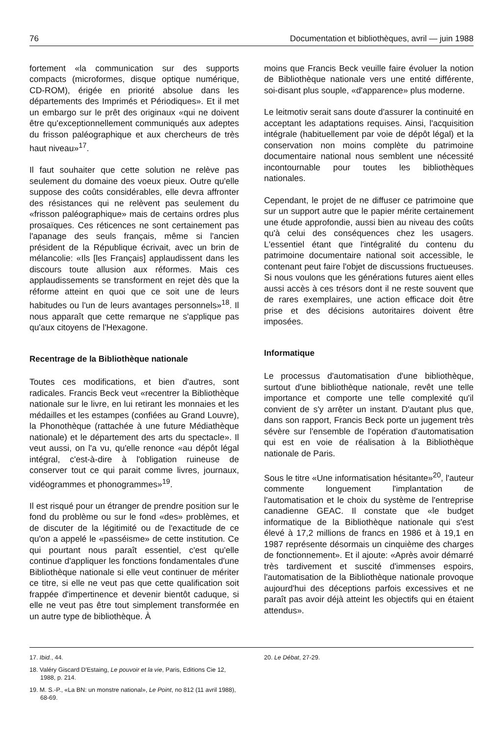76 Documentation et bibliothèques, avril — juin 1988
fortement «la communication sur des supports compacts (microformes, disque optique numérique, CD-ROM), érigée en priorité absolue dans les départements des Imprimés et Périodiques». Et il met un embargo sur le prêt des originaux «qui ne doivent être qu'exceptionnellement communiqués aux adeptes du frisson paléographique et aux chercheurs de très haut niveau»<sup>17</sup>.
Il faut souhaiter que cette solution ne relève pas seulement du domaine des voeux pieux. Outre qu'elle suppose des coûts considérables, elle devra affronter des résistances qui ne relèvent pas seulement du «frisson paléographique» mais de certains ordres plus prosaïques. Ces réticences ne sont certainement pas l'apanage des seuls français, même si l'ancien président de la République écrivait, avec un brin de mélancolie: «Ils [les Français] applaudissent dans les discours toute allusion aux réformes. Mais ces applaudissements se transforment en rejet dès que la réforme atteint en quoi que ce soit une de leurs habitudes ou l'un de leurs avantages personnels»<sup>18</sup>. Il nous apparaît que cette remarque ne s'applique pas qu'aux citoyens de l'Hexagone.
Recentrage de la Bibliothèque nationale
Toutes ces modifications, et bien d'autres, sont radicales. Francis Beck veut «recentrer la Bibliothèque nationale sur le livre, en lui retirant les monnaies et les médailles et les estampes (confiées au Grand Louvre), la Phonothèque (rattachée à une future Médiathèque nationale) et le département des arts du spectacle». Il veut aussi, on l'a vu, qu'elle renonce «au dépôt légal intégral, c'est-à-dire à l'obligation ruineuse de conserver tout ce qui parait comme livres, journaux, vidéogrammes et phonogrammes»<sup>19</sup>.
Il est risqué pour un étranger de prendre position sur le fond du problème ou sur le fond «des» problèmes, et de discuter de la légitimité ou de l'exactitude de ce qu'on a appelé le «passéisme» de cette institution. Ce qui pourtant nous paraît essentiel, c'est qu'elle continue d'appliquer les fonctions fondamentales d'une Bibliothèque nationale si elle veut continuer de mériter ce titre, si elle ne veut pas que cette qualification soit frappée d'impertinence et devenir bientôt caduque, si elle ne veut pas être tout simplement transformée en un autre type de bibliothèque. À
moins que Francis Beck veuille faire évoluer la notion de Bibliothèque nationale vers une entité différente, soi-disant plus souple, «d'apparence» plus moderne.
Le leitmotiv serait sans doute d'assurer la continuité en acceptant les adaptations requises. Ainsi, l'acquisition intégrale (habituellement par voie de dépôt légal) et la conservation non moins complète du patrimoine documentaire national nous semblent une nécessité incontournable pour toutes les bibliothèques nationales.
Cependant, le projet de ne diffuser ce patrimoine que sur un support autre que le papier mérite certainement une étude approfondie, aussi bien au niveau des coûts qu'à celui des conséquences chez les usagers. L'essentiel étant que l'intégralité du contenu du patrimoine documentaire national soit accessible, le contenant peut faire l'objet de discussions fructueuses. Si nous voulons que les générations futures aient elles aussi accès à ces trésors dont il ne reste souvent que de rares exemplaires, une action efficace doit être prise et des décisions autoritaires doivent être imposées.
Informatique
Le processus d'automatisation d'une bibliothèque, surtout d'une bibliothèque nationale, revêt une telle importance et comporte une telle complexité qu'il convient de s'y arrêter un instant. D'autant plus que, dans son rapport, Francis Beck porte un jugement très sévère sur l'ensemble de l'opération d'automatisation qui est en voie de réalisation à la Bibliothèque nationale de Paris.
Sous le titre «Une informatisation hésitante»<sup>20</sup>, l'auteur commente longuement l'implantation de l'automatisation et le choix du système de l'entreprise canadienne GEAC. Il constate que «le budget informatique de la Bibliothèque nationale qui s'est élevé à 17,2 millions de francs en 1986 et à 19,1 en 1987 représente désormais un cinquième des charges de fonctionnement». Et il ajoute: «Après avoir démarré très tardivement et suscité d'immenses espoirs, l'automatisation de la Bibliothèque nationale provoque aujourd'hui des déceptions parfois excessives et ne paraît pas avoir déjà atteint les objectifs qui en étaient attendus».
17. Ibid., 44.
18. Valéry Giscard D'Estaing, Le pouvoir et la vie, Paris, Editions Cie 12, 1988, p. 214.
19. M. S.-P., «La BN: un monstre national», Le Point, no 812 (11 avril 1988), 68-69.
20. Le Débat, 27-29.